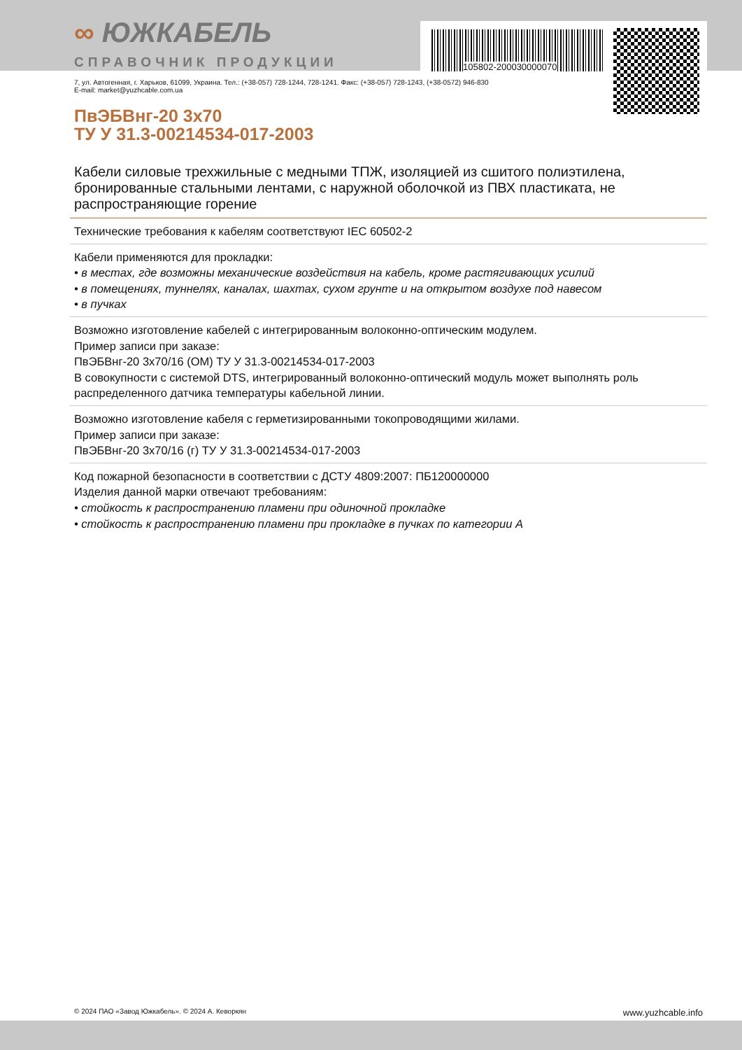∞ ЮЖКАБЕЛЬ
СПРАВОЧНИК ПРОДУКЦИИ
105802-200030000070
7, ул. Автогенная, г. Харьков, 61099, Украина. Тел.: (+38-057) 728-1244, 728-1241. Факс: (+38-057) 728-1243, (+38-0572) 946-830
E-mail: market@yuzhcable.com.ua
ПвЭБВнг-20 3x70
ТУ У 31.3-00214534-017-2003
Кабели силовые трехжильные с медными ТПЖ, изоляцией из сшитого полиэтилена, бронированные стальными лентами, с наружной оболочкой из ПВХ пластиката, не распространяющие горение
Технические требования к кабелям соответствуют IEC 60502-2
Кабели применяются для прокладки:
• в местах, где возможны механические воздействия на кабель, кроме растягивающих усилий
• в помещениях, туннелях, каналах, шахтах, сухом грунте и на открытом воздухе под навесом
• в пучках
Возможно изготовление кабелей с интегрированным волоконно-оптическим модулем.
Пример записи при заказе:
ПвЭБВнг-20 3x70/16 (ОМ) ТУ У 31.3-00214534-017-2003
В совокупности с системой DTS, интегрированный волоконно-оптический модуль может выполнять роль распределенного датчика температуры кабельной линии.
Возможно изготовление кабеля с герметизированными токопроводящими жилами.
Пример записи при заказе:
ПвЭБВнг-20 3x70/16 (г) ТУ У 31.3-00214534-017-2003
Код пожарной безопасности в соответствии с ДСТУ 4809:2007: ПБ120000000
Изделия данной марки отвечают требованиям:
• стойкость к распространению пламени при одиночной прокладке
• стойкость к распространению пламени при прокладке в пучках по категории А
© 2024 ПАО «Завод Южкабель». © 2024 А. Кеворкян www.yuzhcable.info